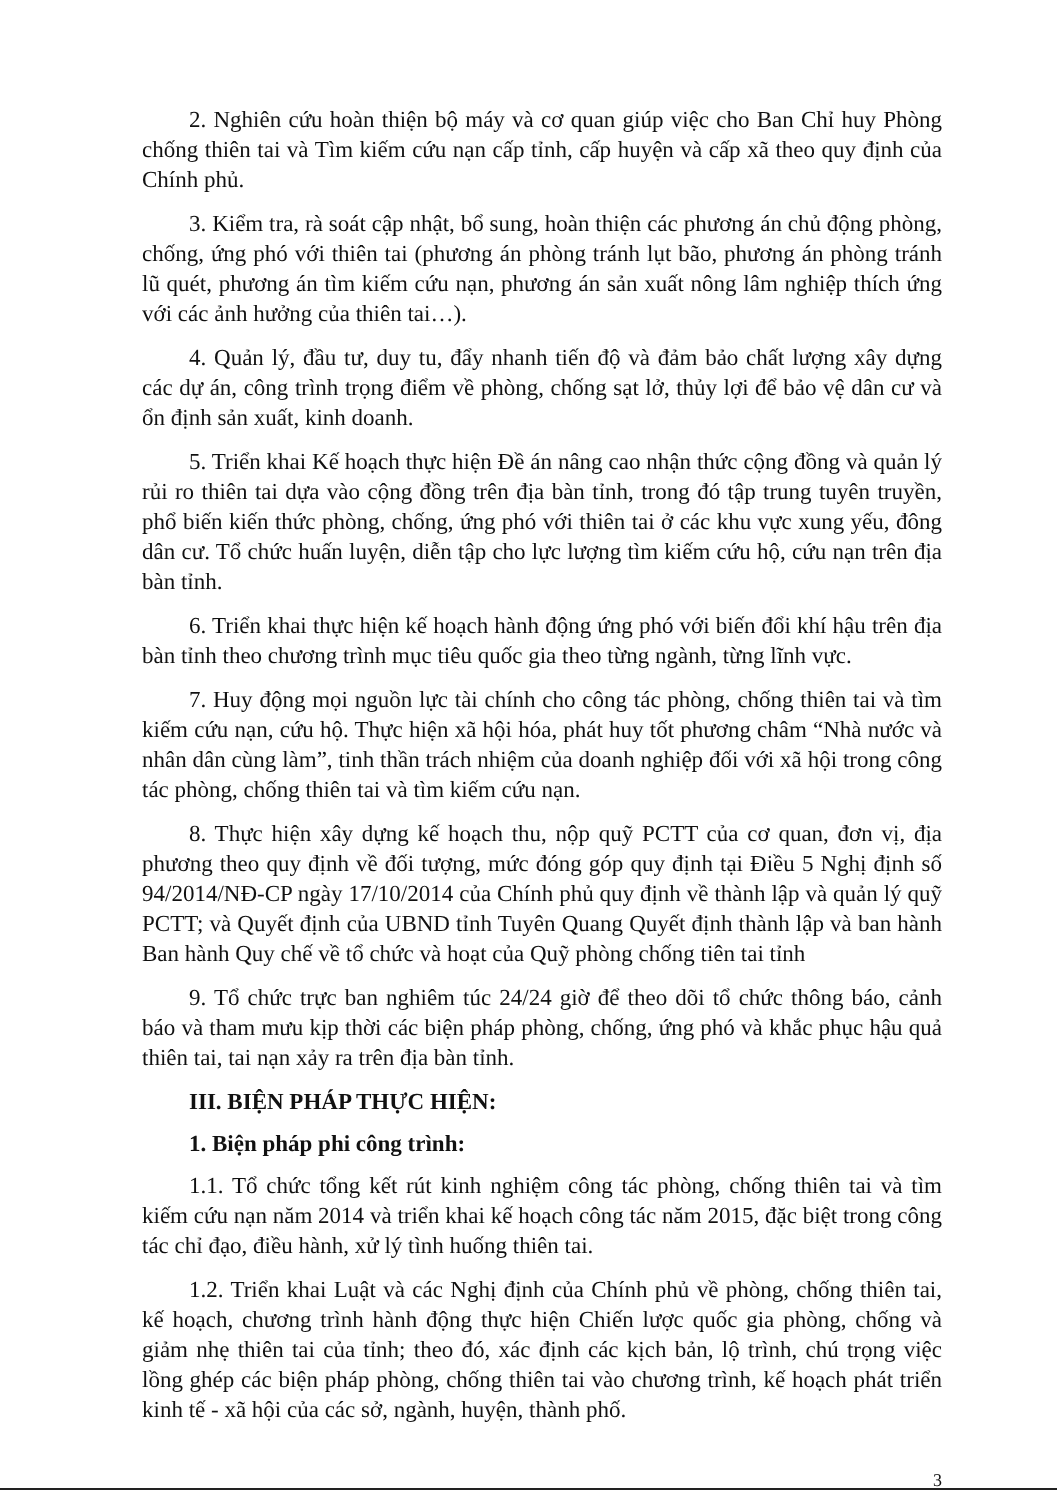2. Nghiên cứu hoàn thiện bộ máy và cơ quan giúp việc cho Ban Chỉ huy Phòng chống thiên tai và Tìm kiếm cứu nạn cấp tỉnh, cấp huyện và cấp xã theo quy định của Chính phủ.
3. Kiểm tra, rà soát cập nhật, bổ sung, hoàn thiện các phương án chủ động phòng, chống, ứng phó với thiên tai (phương án phòng tránh lụt bão, phương án phòng tránh lũ quét, phương án tìm kiếm cứu nạn, phương án sản xuất nông lâm nghiệp thích ứng với các ảnh hưởng của thiên tai…).
4. Quản lý, đầu tư, duy tu, đẩy nhanh tiến độ và đảm bảo chất lượng xây dựng các dự án, công trình trọng điểm về phòng, chống sạt lở, thủy lợi để bảo vệ dân cư và ổn định sản xuất, kinh doanh.
5. Triển khai Kế hoạch thực hiện Đề án nâng cao nhận thức cộng đồng và quản lý rủi ro thiên tai dựa vào cộng đồng trên địa bàn tỉnh, trong đó tập trung tuyên truyền, phổ biến kiến thức phòng, chống, ứng phó với thiên tai ở các khu vực xung yếu, đông dân cư. Tổ chức huấn luyện, diễn tập cho lực lượng tìm kiếm cứu hộ, cứu nạn trên địa bàn tỉnh.
6. Triển khai thực hiện kế hoạch hành động ứng phó với biến đổi khí hậu trên địa bàn tỉnh theo chương trình mục tiêu quốc gia theo từng ngành, từng lĩnh vực.
7. Huy động mọi nguồn lực tài chính cho công tác phòng, chống thiên tai và tìm kiếm cứu nạn, cứu hộ. Thực hiện xã hội hóa, phát huy tốt phương châm “Nhà nước và nhân dân cùng làm”, tinh thần trách nhiệm của doanh nghiệp đối với xã hội trong công tác phòng, chống thiên tai và tìm kiếm cứu nạn.
8. Thực hiện xây dựng kế hoạch thu, nộp quỹ PCTT của cơ quan, đơn vị, địa phương theo quy định về đối tượng, mức đóng góp quy định tại Điều 5 Nghị định số 94/2014/NĐ-CP ngày 17/10/2014 của Chính phủ quy định về thành lập và quản lý quỹ PCTT; và Quyết định của UBND tỉnh Tuyên Quang Quyết định thành lập và ban hành Ban hành Quy chế về tổ chức và hoạt của Quỹ phòng chống tiên tai tỉnh
9. Tổ chức trực ban nghiêm túc 24/24 giờ để theo dõi tổ chức thông báo, cảnh báo và tham mưu kịp thời các biện pháp phòng, chống, ứng phó và khắc phục hậu quả thiên tai, tai nạn xảy ra trên địa bàn tỉnh.
III. BIỆN PHÁP THỰC HIỆN:
1. Biện pháp phi công trình:
1.1. Tổ chức tổng kết rút kinh nghiệm công tác phòng, chống thiên tai và tìm kiếm cứu nạn năm 2014 và triển khai kế hoạch công tác năm 2015, đặc biệt trong công tác chỉ đạo, điều hành, xử lý tình huống thiên tai.
1.2. Triển khai Luật và các Nghị định của Chính phủ về phòng, chống thiên tai, kế hoạch, chương trình hành động thực hiện Chiến lược quốc gia phòng, chống và giảm nhẹ thiên tai của tỉnh; theo đó, xác định các kịch bản, lộ trình, chú trọng việc lồng ghép các biện pháp phòng, chống thiên tai vào chương trình, kế hoạch phát triển kinh tế - xã hội của các sở, ngành, huyện, thành phố.
3